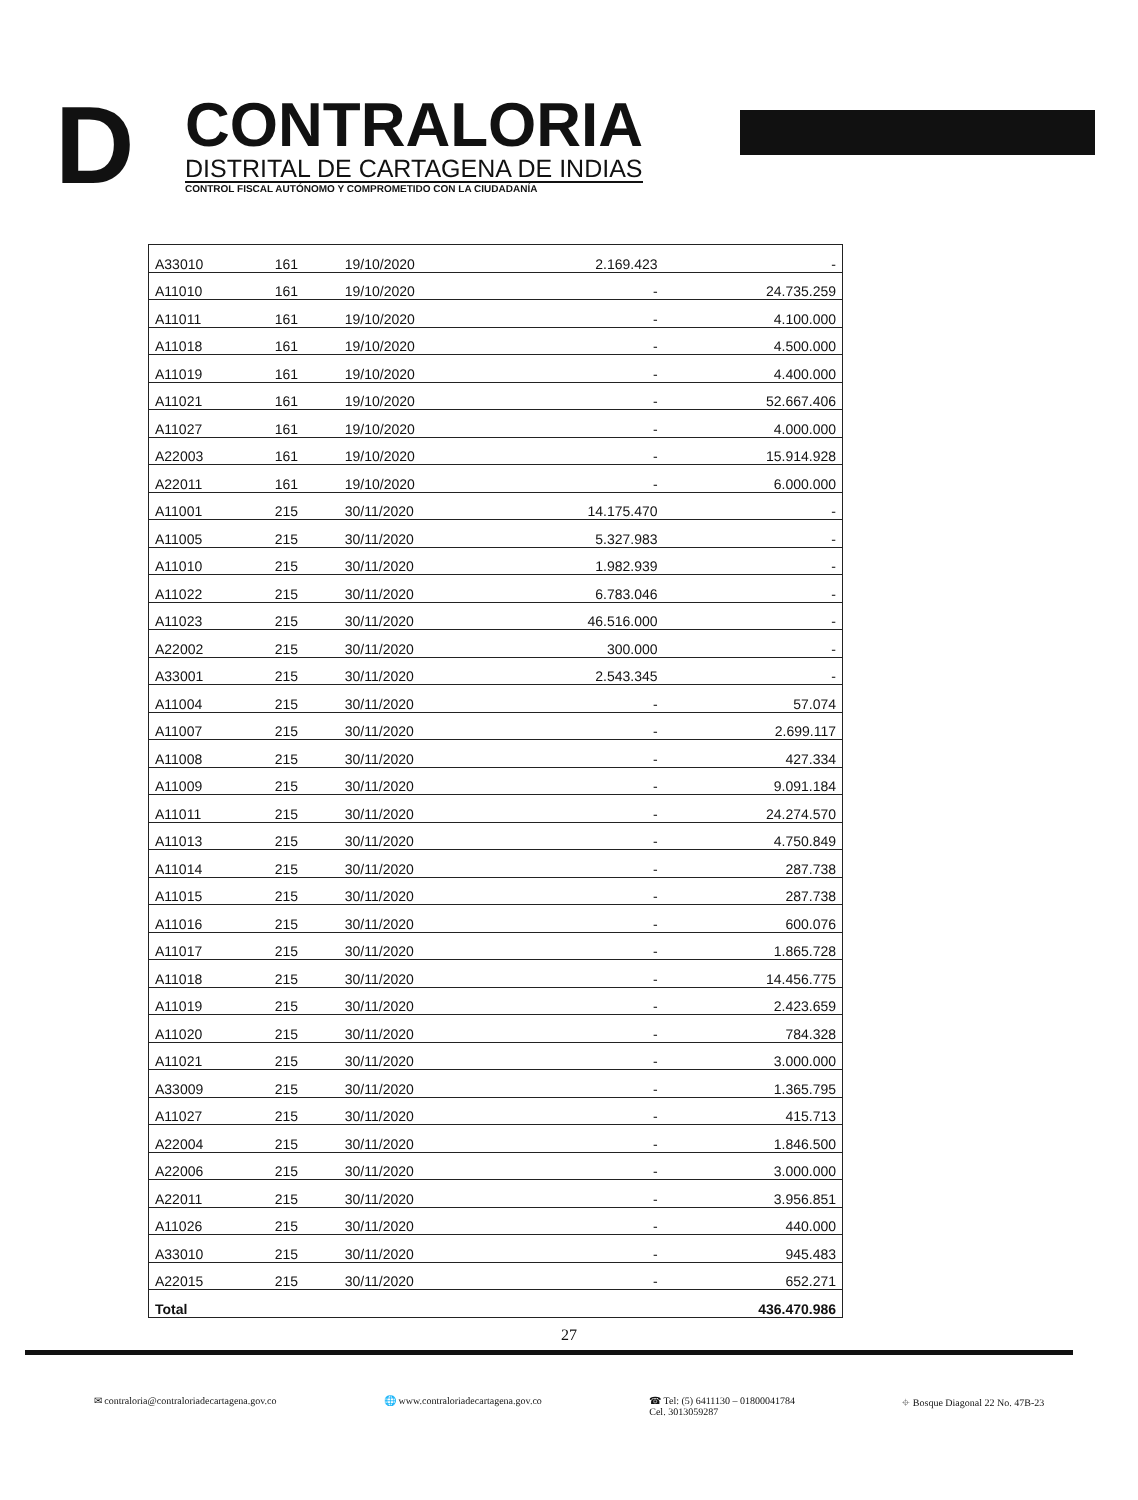D
CONTRALORIA
DISTRITAL DE CARTAGENA DE INDIAS
CONTROL FISCAL AUTÓNOMO Y COMPROMETIDO CON LA CIUDADANÍA
| A33010 | 161 | 19/10/2020 | 2.169.423 | - |
| A11010 | 161 | 19/10/2020 | - | 24.735.259 |
| A11011 | 161 | 19/10/2020 | - | 4.100.000 |
| A11018 | 161 | 19/10/2020 | - | 4.500.000 |
| A11019 | 161 | 19/10/2020 | - | 4.400.000 |
| A11021 | 161 | 19/10/2020 | - | 52.667.406 |
| A11027 | 161 | 19/10/2020 | - | 4.000.000 |
| A22003 | 161 | 19/10/2020 | - | 15.914.928 |
| A22011 | 161 | 19/10/2020 | - | 6.000.000 |
| A11001 | 215 | 30/11/2020 | 14.175.470 | - |
| A11005 | 215 | 30/11/2020 | 5.327.983 | - |
| A11010 | 215 | 30/11/2020 | 1.982.939 | - |
| A11022 | 215 | 30/11/2020 | 6.783.046 | - |
| A11023 | 215 | 30/11/2020 | 46.516.000 | - |
| A22002 | 215 | 30/11/2020 | 300.000 | - |
| A33001 | 215 | 30/11/2020 | 2.543.345 | - |
| A11004 | 215 | 30/11/2020 | - | 57.074 |
| A11007 | 215 | 30/11/2020 | - | 2.699.117 |
| A11008 | 215 | 30/11/2020 | - | 427.334 |
| A11009 | 215 | 30/11/2020 | - | 9.091.184 |
| A11011 | 215 | 30/11/2020 | - | 24.274.570 |
| A11013 | 215 | 30/11/2020 | - | 4.750.849 |
| A11014 | 215 | 30/11/2020 | - | 287.738 |
| A11015 | 215 | 30/11/2020 | - | 287.738 |
| A11016 | 215 | 30/11/2020 | - | 600.076 |
| A11017 | 215 | 30/11/2020 | - | 1.865.728 |
| A11018 | 215 | 30/11/2020 | - | 14.456.775 |
| A11019 | 215 | 30/11/2020 | - | 2.423.659 |
| A11020 | 215 | 30/11/2020 | - | 784.328 |
| A11021 | 215 | 30/11/2020 | - | 3.000.000 |
| A33009 | 215 | 30/11/2020 | - | 1.365.795 |
| A11027 | 215 | 30/11/2020 | - | 415.713 |
| A22004 | 215 | 30/11/2020 | - | 1.846.500 |
| A22006 | 215 | 30/11/2020 | - | 3.000.000 |
| A22011 | 215 | 30/11/2020 | - | 3.956.851 |
| A11026 | 215 | 30/11/2020 | - | 440.000 |
| A33010 | 215 | 30/11/2020 | - | 945.483 |
| A22015 | 215 | 30/11/2020 | - | 652.271 |
| Total | | | | 436.470.986 |
27
✉ contraloria@contraloriadecartagena.gov.co 🌐 www.contraloriadecartagena.gov.co ☎ Tel: (5) 6411130 – 01800041784
Cel. 3013059287 ⌖ Bosque Diagonal 22 No. 47B-23